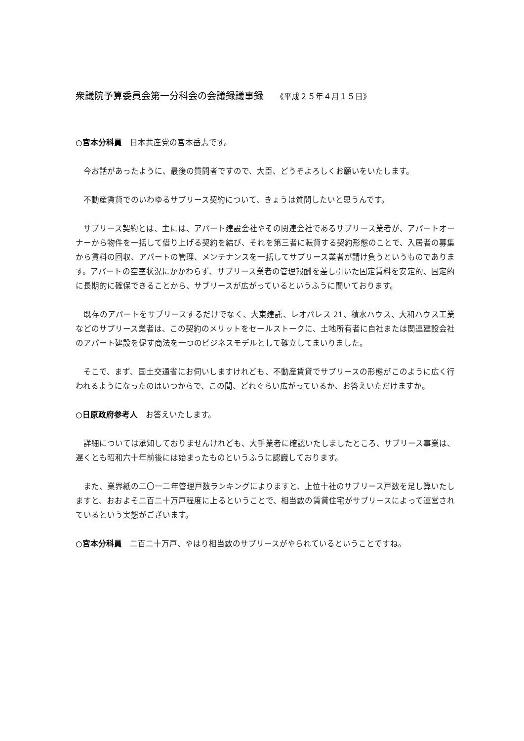衆議院予算委員会第一分科会の会議録議事録 《平成２５年４月１５日》
○宮本分科員　日本共産党の宮本岳志です。
　今お話があったように、最後の質問者ですので、大臣、どうぞよろしくお願いをいたします。
　不動産賃貸でのいわゆるサブリース契約について、きょうは質問したいと思うんです。
　サブリース契約とは、主には、アパート建設会社やその関連会社であるサブリース業者が、アパートオーナーから物件を一括して借り上げる契約を結び、それを第三者に転貸する契約形態のことで、入居者の募集から賃料の回収、アパートの管理、メンテナンスを一括してサブリース業者が請け負うというものであります。アパートの空室状況にかかわらず、サブリース業者の管理報酬を差し引いた固定賃料を安定的、固定的に長期的に確保できることから、サブリースが広がっているというふうに聞いております。
　既存のアパートをサブリースするだけでなく、大東建託、レオパレス 21、積水ハウス、大和ハウス工業などのサブリース業者は、この契約のメリットをセールストークに、土地所有者に自社または関連建設会社のアパート建設を促す商法を一つのビジネスモデルとして確立してまいりました。
　そこで、まず、国土交通省にお伺いしますけれども、不動産賃貸でサブリースの形態がこのように広く行われるようになったのはいつからで、この間、どれぐらい広がっているか、お答えいただけますか。
○日原政府参考人　お答えいたします。
　詳細については承知しておりませんけれども、大手業者に確認いたしましたところ、サブリース事業は、遅くとも昭和六十年前後には始まったものというふうに認識しております。
　また、業界紙の二〇一二年管理戸数ランキングによりますと、上位十社のサブリース戸数を足し算いたしますと、おおよそ二百二十万戸程度に上るということで、相当数の賃貸住宅がサブリースによって運営されているという実態がございます。
○宮本分科員　二百二十万戸、やはり相当数のサブリースがやられているということですね。